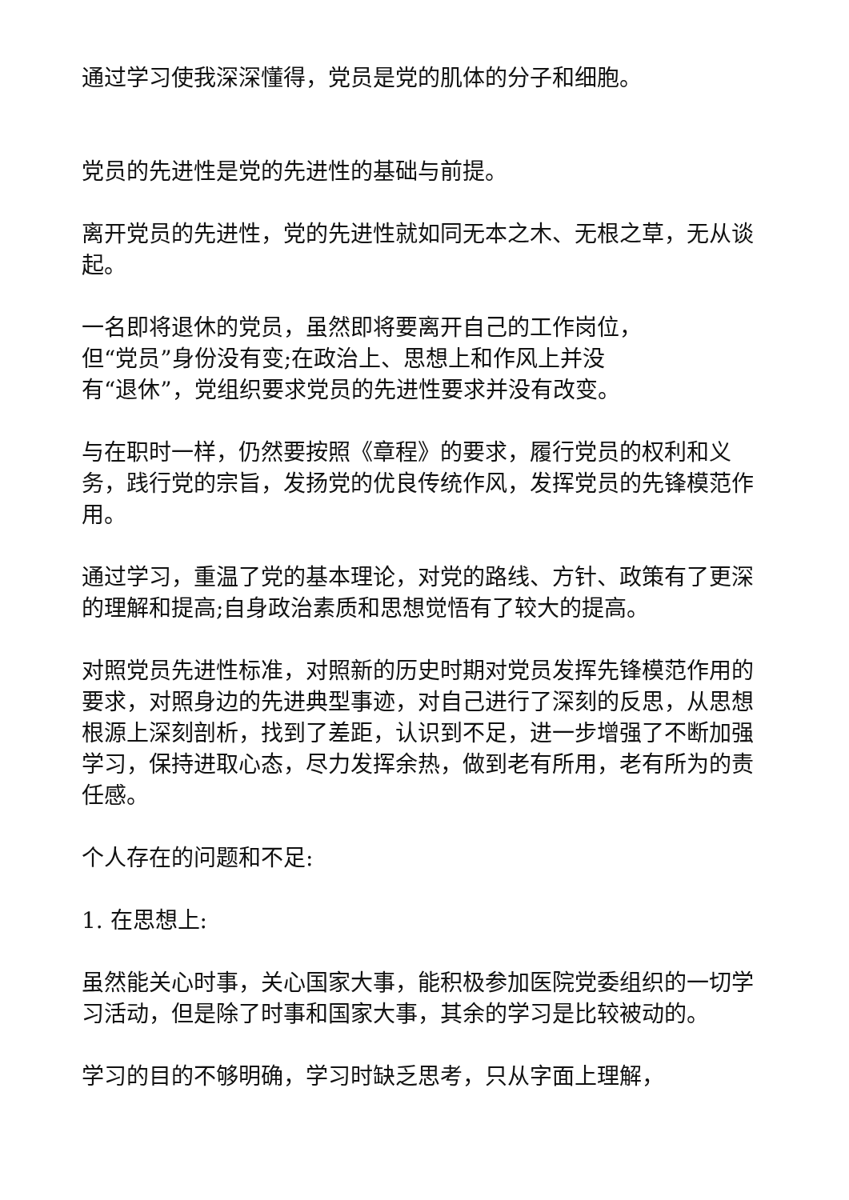通过学习使我深深懂得，党员是党的肌体的分子和细胞。
党员的先进性是党的先进性的基础与前提。
离开党员的先进性，党的先进性就如同无本之木、无根之草，无从谈起。
一名即将退休的党员，虽然即将要离开自己的工作岗位，
但“党员”身份没有变;在政治上、思想上和作风上并没
有“退休”，党组织要求党员的先进性要求并没有改变。
与在职时一样，仍然要按照《章程》的要求，履行党员的权利和义务，践行党的宗旨，发扬党的优良传统作风，发挥党员的先锋模范作用。
通过学习，重温了党的基本理论，对党的路线、方针、政策有了更深的理解和提高;自身政治素质和思想觉悟有了较大的提高。
对照党员先进性标准，对照新的历史时期对党员发挥先锋模范作用的要求，对照身边的先进典型事迹，对自己进行了深刻的反思，从思想根源上深刻剖析，找到了差距，认识到不足，进一步增强了不断加强学习，保持进取心态，尽力发挥余热，做到老有所用，老有所为的责任感。
个人存在的问题和不足:
1. 在思想上:
虽然能关心时事，关心国家大事，能积极参加医院党委组织的一切学习活动，但是除了时事和国家大事，其余的学习是比较被动的。
学习的目的不够明确，学习时缺乏思考，只从字面上理解，